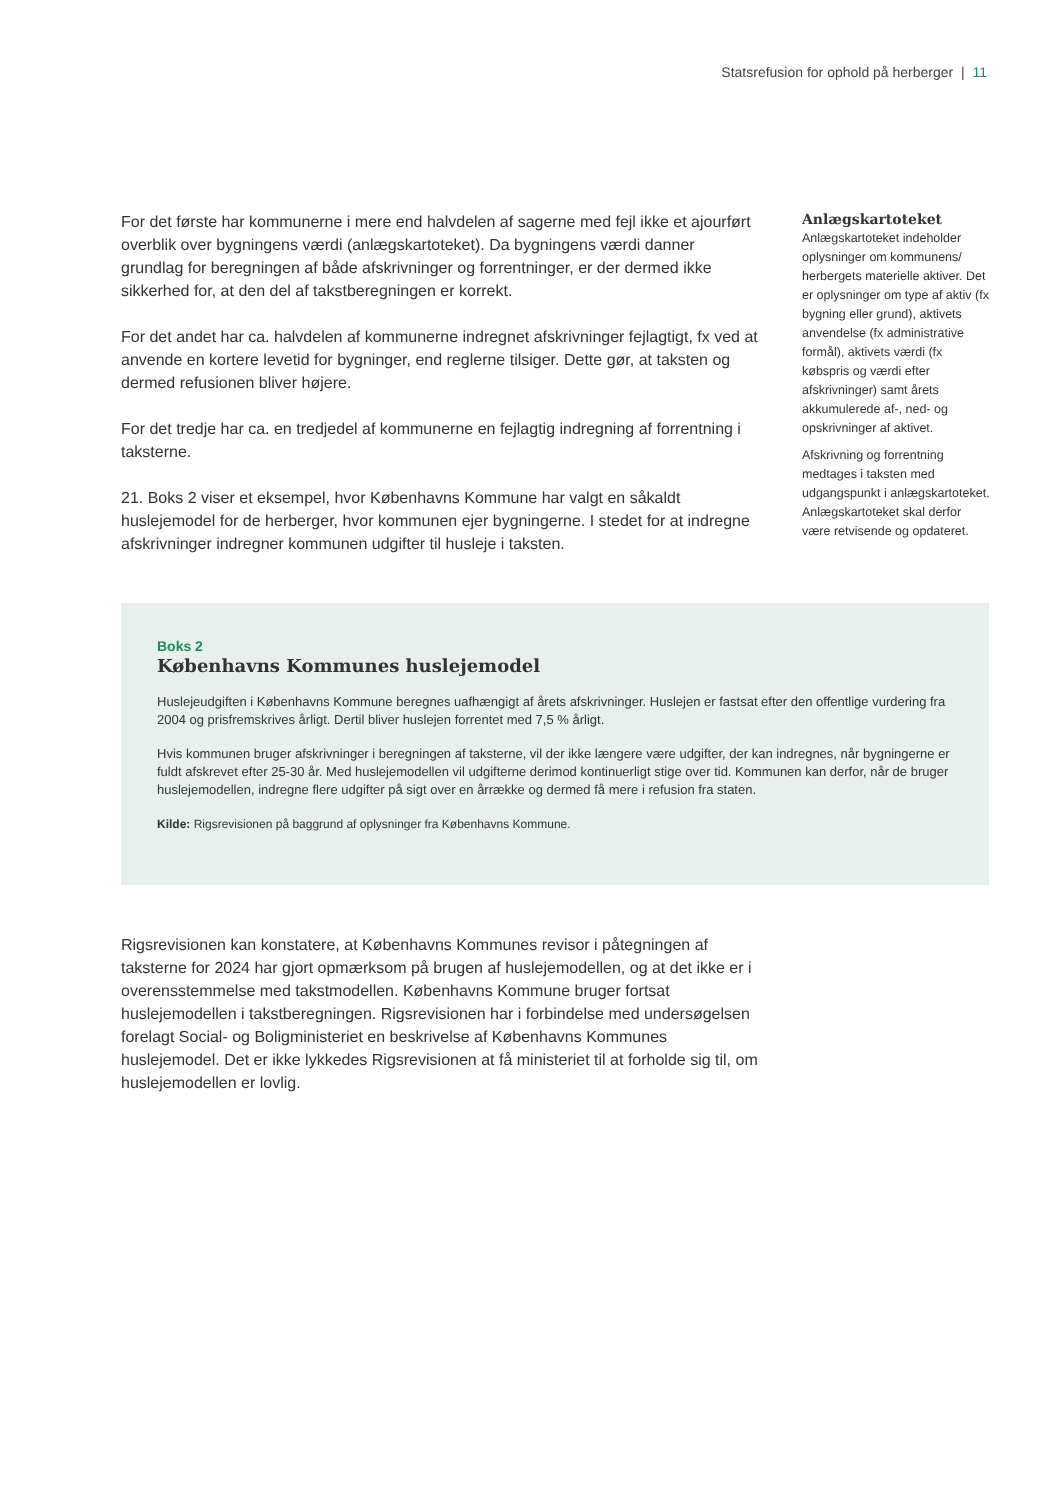Statsrefusion for ophold på herberger | 11
For det første har kommunerne i mere end halvdelen af sagerne med fejl ikke et ajourført overblik over bygningens værdi (anlægskartoteket). Da bygningens værdi danner grundlag for beregningen af både afskrivninger og forrentninger, er der dermed ikke sikkerhed for, at den del af takstberegningen er korrekt.
For det andet har ca. halvdelen af kommunerne indregnet afskrivninger fejlagtigt, fx ved at anvende en kortere levetid for bygninger, end reglerne tilsiger. Dette gør, at taksten og dermed refusionen bliver højere.
For det tredje har ca. en tredjedel af kommunerne en fejlagtig indregning af forrentning i taksterne.
21. Boks 2 viser et eksempel, hvor Københavns Kommune har valgt en såkaldt huslejemodel for de herberger, hvor kommunen ejer bygningerne. I stedet for at indregne afskrivninger indregner kommunen udgifter til husleje i taksten.
Anlægskartoteket
Anlægskartoteket indeholder oplysninger om kommunens/ herbergets materielle aktiver. Det er oplysninger om type af aktiv (fx bygning eller grund), aktivets anvendelse (fx administrative formål), aktivets værdi (fx købspris og værdi efter afskrivninger) samt årets akkumulerede af-, ned- og opskrivninger af aktivet.
Afskrivning og forrentning medtages i taksten med udgangspunkt i anlægskartoteket. Anlægskartoteket skal derfor være retvisende og opdateret.
Boks 2
Københavns Kommunes huslejemodel
Huslejeudgiften i Københavns Kommune beregnes uafhængigt af årets afskrivninger. Huslejen er fastsat efter den offentlige vurdering fra 2004 og prisfremskrives årligt. Dertil bliver huslejen forrentet med 7,5 % årligt.
Hvis kommunen bruger afskrivninger i beregningen af taksterne, vil der ikke længere være udgifter, der kan indregnes, når bygningerne er fuldt afskrevet efter 25-30 år. Med huslejemodellen vil udgifterne derimod kontinuerligt stige over tid. Kommunen kan derfor, når de bruger huslejemodellen, indregne flere udgifter på sigt over en årrække og dermed få mere i refusion fra staten.
Kilde: Rigsrevisionen på baggrund af oplysninger fra Københavns Kommune.
Rigsrevisionen kan konstatere, at Københavns Kommunes revisor i påtegningen af taksterne for 2024 har gjort opmærksom på brugen af huslejemodellen, og at det ikke er i overensstemmelse med takstmodellen. Københavns Kommune bruger fortsat huslejemodellen i takstberegningen. Rigsrevisionen har i forbindelse med undersøgelsen forelagt Social- og Boligministeriet en beskrivelse af Københavns Kommunes huslejemodel. Det er ikke lykkedes Rigsrevisionen at få ministeriet til at forholde sig til, om huslejemodellen er lovlig.